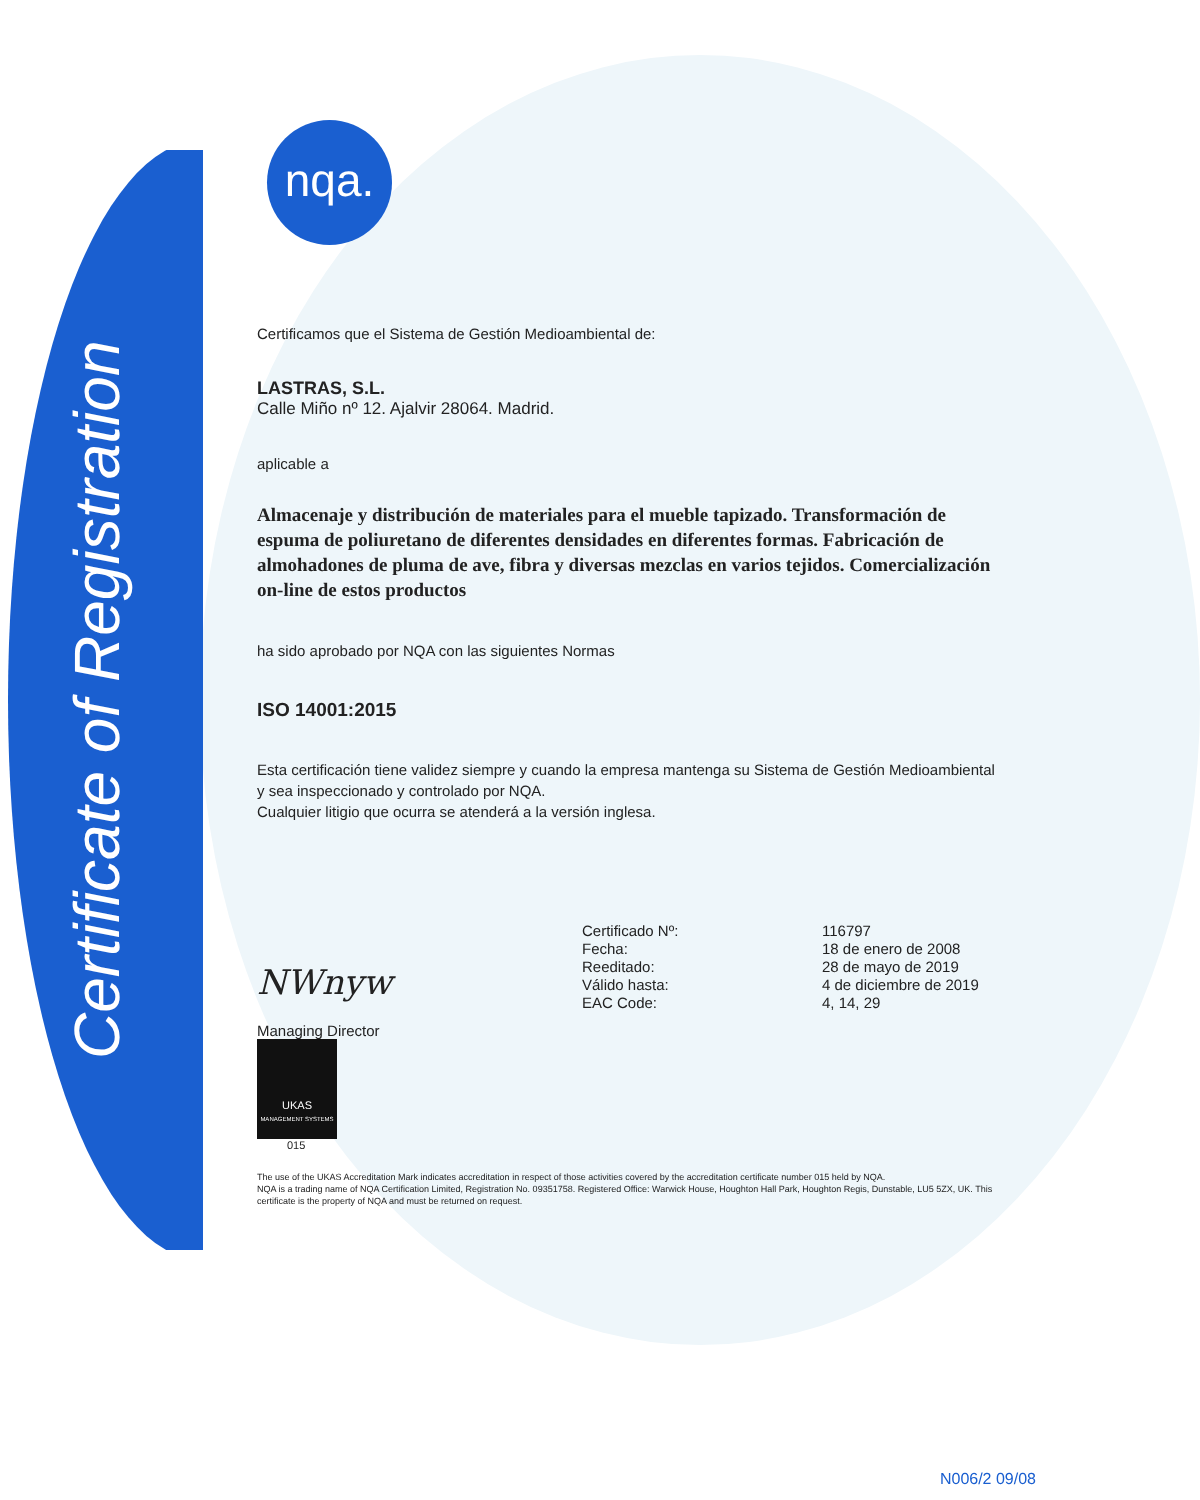Certificate of Registration
nqa.
Certificamos que el Sistema de Gestión Medioambiental de:
LASTRAS, S.L.
Calle Miño nº 12. Ajalvir 28064. Madrid.
aplicable a
Almacenaje y distribución de materiales para el mueble tapizado. Transformación de espuma de poliuretano de diferentes densidades en diferentes formas. Fabricación de almohadones de pluma de ave, fibra y diversas mezclas en varios tejidos. Comercialización on-line de estos productos
ha sido aprobado por NQA con las siguientes Normas
ISO 14001:2015
Esta certificación tiene validez siempre y cuando la empresa mantenga su Sistema de Gestión Medioambiental y sea inspeccionado y controlado por NQA.
Cualquier litigio que ocurra se atenderá a la versión inglesa.
NWnyw
Managing Director
UKAS
MANAGEMENT SYSTEMS
015
| Certificado Nº: | 116797 |
| Fecha: | 18 de enero de 2008 |
| Reeditado: | 28 de mayo de 2019 |
| Válido hasta: | 4 de diciembre de 2019 |
| EAC Code: | 4, 14, 29 |
The use of the UKAS Accreditation Mark indicates accreditation in respect of those activities covered by the accreditation certificate number 015 held by NQA.
NQA is a trading name of NQA Certification Limited, Registration No. 09351758. Registered Office: Warwick House, Houghton Hall Park, Houghton Regis, Dunstable, LU5 5ZX, UK. This certificate is the property of NQA and must be returned on request.
N006/2 09/08